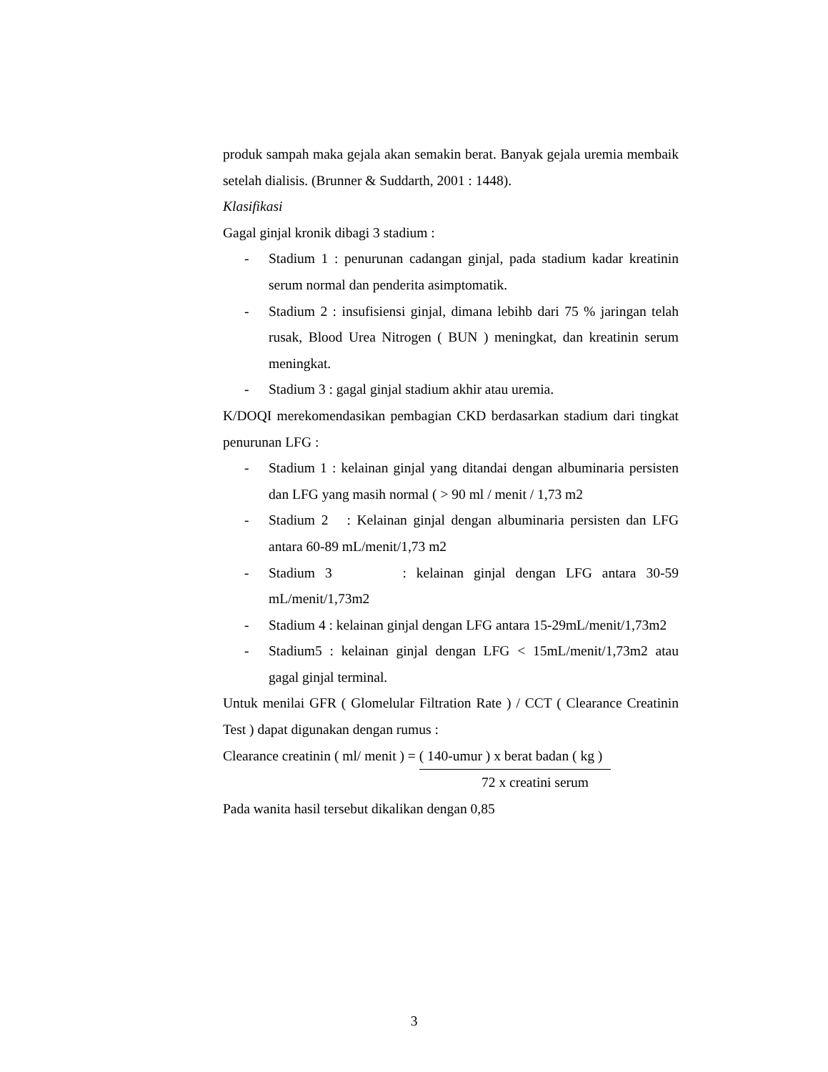produk sampah maka gejala akan semakin berat. Banyak gejala uremia membaik setelah dialisis. (Brunner & Suddarth, 2001 : 1448).
Klasifikasi
Gagal ginjal kronik dibagi 3 stadium :
- Stadium 1 : penurunan cadangan ginjal, pada stadium kadar kreatinin serum normal dan penderita asimptomatik.
- Stadium 2 : insufisiensi ginjal, dimana lebihb dari 75 % jaringan telah rusak, Blood Urea Nitrogen ( BUN ) meningkat, dan kreatinin serum meningkat.
- Stadium 3 : gagal ginjal stadium akhir atau uremia.
K/DOQI merekomendasikan pembagian CKD berdasarkan stadium dari tingkat penurunan LFG :
- Stadium 1 : kelainan ginjal yang ditandai dengan albuminaria persisten dan LFG yang masih normal ( > 90 ml / menit / 1,73 m2
- Stadium 2 : Kelainan ginjal dengan albuminaria persisten dan LFG antara 60-89 mL/menit/1,73 m2
- Stadium 3 : kelainan ginjal dengan LFG antara 30-59 mL/menit/1,73m2
- Stadium 4 : kelainan ginjal dengan LFG antara 15-29mL/menit/1,73m2
- Stadium5 : kelainan ginjal dengan LFG < 15mL/menit/1,73m2 atau gagal ginjal terminal.
Untuk menilai GFR ( Glomelular Filtration Rate ) / CCT ( Clearance Creatinin Test ) dapat digunakan dengan rumus :
Clearance creatinin ( ml/ menit ) = ( 140-umur ) x berat badan ( kg )
72 x creatini serum
Pada wanita hasil tersebut dikalikan dengan 0,85
3